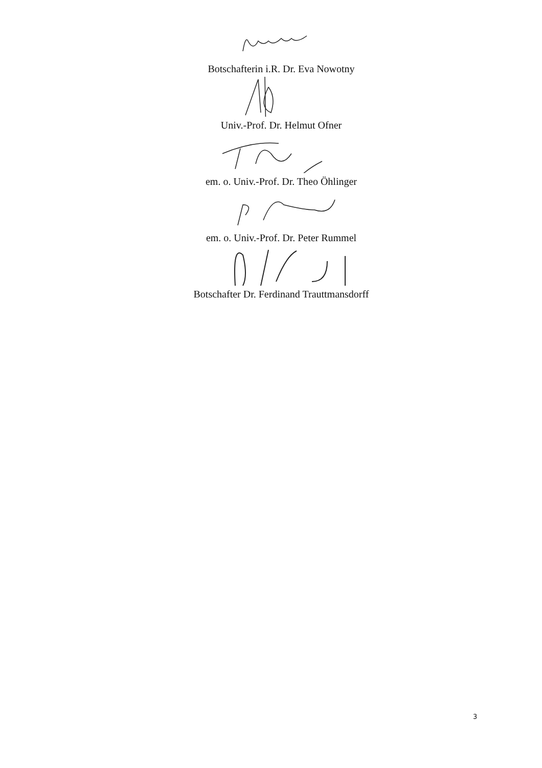Botschafterin i.R. Dr. Eva Nowotny
Univ.-Prof. Dr. Helmut Ofner
em. o. Univ.-Prof. Dr. Theo Öhlinger
em. o. Univ.-Prof. Dr. Peter Rummel
Botschafter Dr. Ferdinand Trauttmansdorff
3